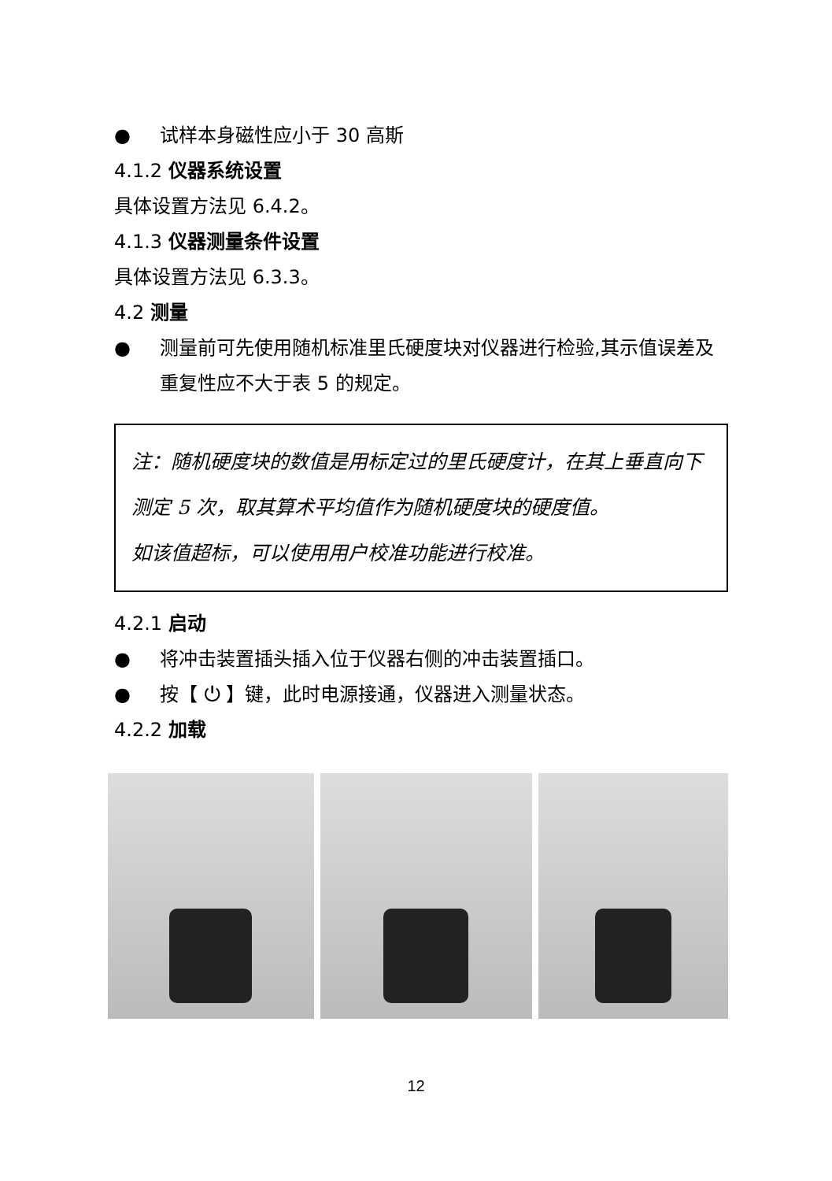● 试样本身磁性应小于 30 高斯
4.1.2 仪器系统设置
具体设置方法见 6.4.2。
4.1.3 仪器测量条件设置
具体设置方法见 6.3.3。
4.2 测量
● 测量前可先使用随机标准里氏硬度块对仪器进行检验,其示值误差及重复性应不大于表 5 的规定。
注：随机硬度块的数值是用标定过的里氏硬度计，在其上垂直向下测定 5 次，取其算术平均值作为随机硬度块的硬度值。
如该值超标，可以使用用户校准功能进行校准。
4.2.1 启动
● 将冲击装置插头插入位于仪器右侧的冲击装置插口。
● 按【 ⏻ 】键，此时电源接通，仪器进入测量状态。
4.2.2 加载
12